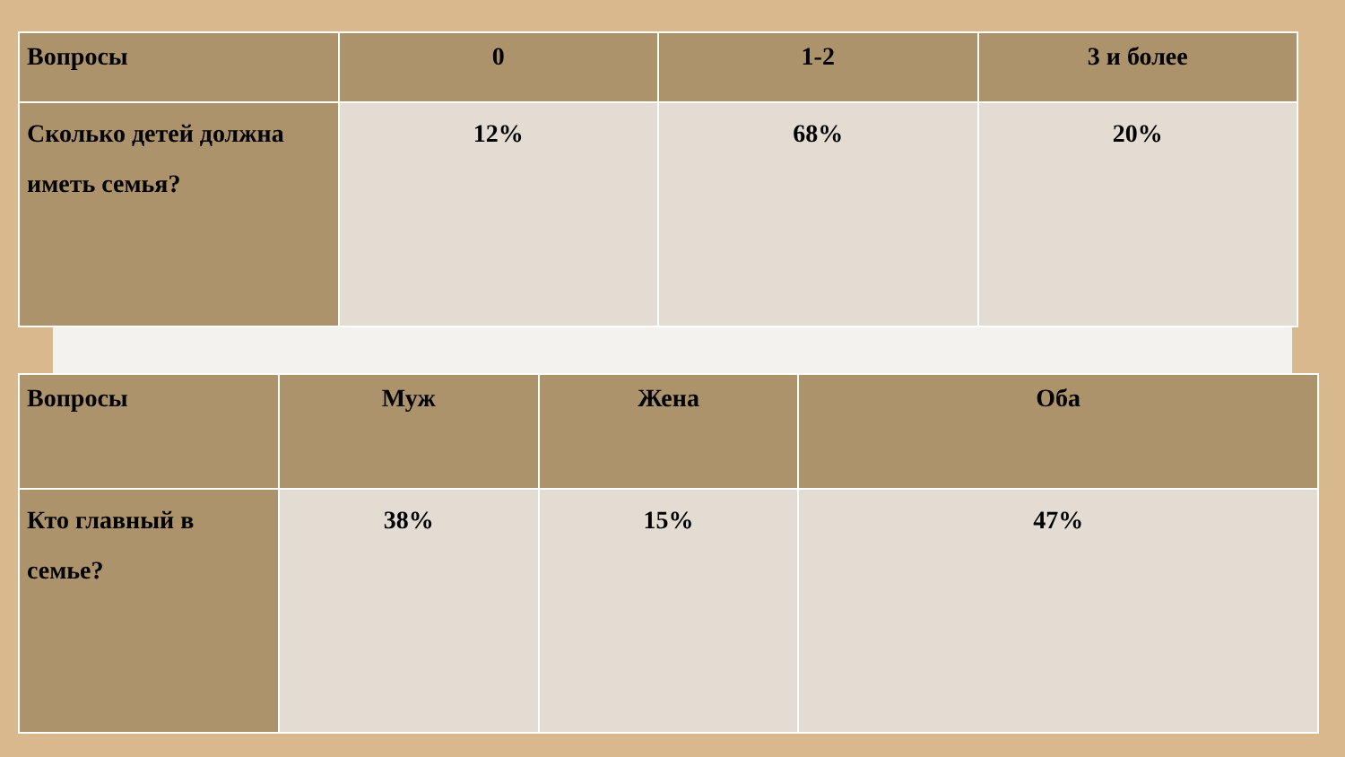| Вопросы | 0 | 1-2 | 3 и более |
| --- | --- | --- | --- |
| Сколько детей должна иметь семья? | 12% | 68% | 20% |
| Вопросы | Муж | Жена | Оба |
| --- | --- | --- | --- |
| Кто главный в семье? | 38% | 15% | 47% |